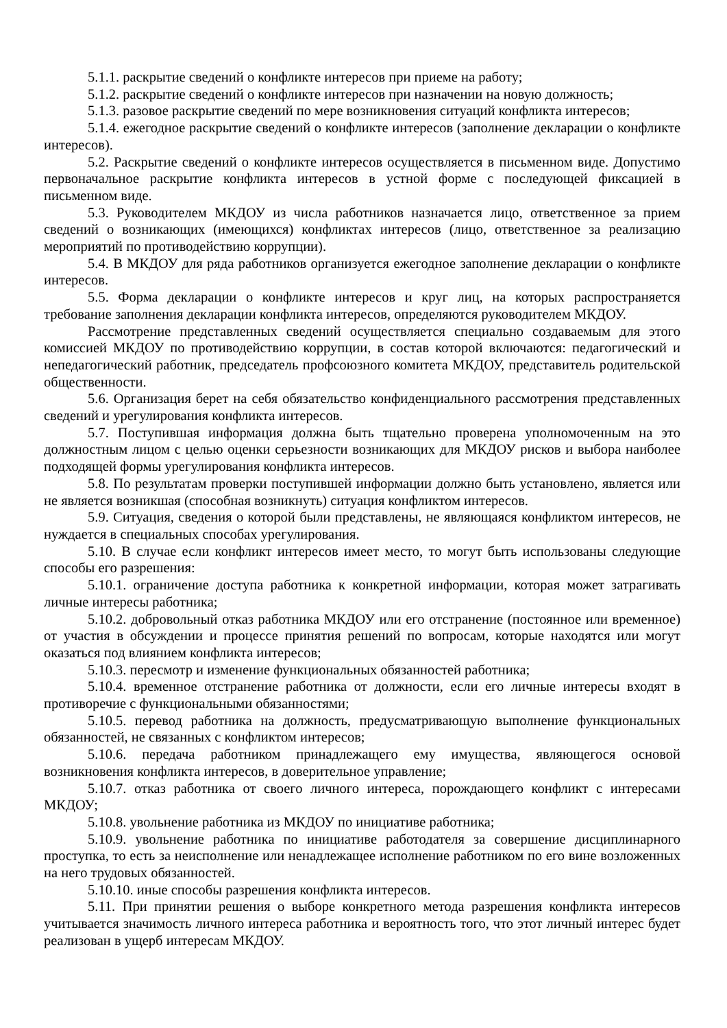5.1.1. раскрытие сведений о конфликте интересов при приеме на работу;
5.1.2. раскрытие сведений о конфликте интересов при назначении на новую должность;
5.1.3. разовое раскрытие сведений по мере возникновения ситуаций конфликта интересов;
5.1.4. ежегодное раскрытие сведений о конфликте интересов (заполнение декларации о конфликте интересов).
5.2. Раскрытие сведений о конфликте интересов осуществляется в письменном виде. Допустимо первоначальное раскрытие конфликта интересов в устной форме с последующей фиксацией в письменном виде.
5.3. Руководителем МКДОУ из числа работников назначается лицо, ответственное за прием сведений о возникающих (имеющихся) конфликтах интересов (лицо, ответственное за реализацию мероприятий по противодействию коррупции).
5.4. В МКДОУ для ряда работников организуется ежегодное заполнение декларации о конфликте интересов.
5.5. Форма декларации о конфликте интересов и круг лиц, на которых распространяется требование заполнения декларации конфликта интересов, определяются руководителем МКДОУ.
Рассмотрение представленных сведений осуществляется специально создаваемым для этого комиссией МКДОУ по противодействию коррупции, в состав которой включаются: педагогический и непедагогический работник, председатель профсоюзного комитета МКДОУ, представитель родительской общественности.
5.6. Организация берет на себя обязательство конфиденциального рассмотрения представленных сведений и урегулирования конфликта интересов.
5.7. Поступившая информация должна быть тщательно проверена уполномоченным на это должностным лицом с целью оценки серьезности возникающих для МКДОУ рисков и выбора наиболее подходящей формы урегулирования конфликта интересов.
5.8. По результатам проверки поступившей информации должно быть установлено, является или не является возникшая (способная возникнуть) ситуация конфликтом интересов.
5.9. Ситуация, сведения о которой были представлены, не являющаяся конфликтом интересов, не нуждается в специальных способах урегулирования.
5.10. В случае если конфликт интересов имеет место, то могут быть использованы следующие способы его разрешения:
5.10.1. ограничение доступа работника к конкретной информации, которая может затрагивать личные интересы работника;
5.10.2. добровольный отказ работника МКДОУ или его отстранение (постоянное или временное) от участия в обсуждении и процессе принятия решений по вопросам, которые находятся или могут оказаться под влиянием конфликта интересов;
5.10.3. пересмотр и изменение функциональных обязанностей работника;
5.10.4. временное отстранение работника от должности, если его личные интересы входят в противоречие с функциональными обязанностями;
5.10.5. перевод работника на должность, предусматривающую выполнение функциональных обязанностей, не связанных с конфликтом интересов;
5.10.6. передача работником принадлежащего ему имущества, являющегося основой возникновения конфликта интересов, в доверительное управление;
5.10.7. отказ работника от своего личного интереса, порождающего конфликт с интересами МКДОУ;
5.10.8. увольнение работника из МКДОУ по инициативе работника;
5.10.9. увольнение работника по инициативе работодателя за совершение дисциплинарного проступка, то есть за неисполнение или ненадлежащее исполнение работником по его вине возложенных на него трудовых обязанностей.
5.10.10. иные способы разрешения конфликта интересов.
5.11. При принятии решения о выборе конкретного метода разрешения конфликта интересов учитывается значимость личного интереса работника и вероятность того, что этот личный интерес будет реализован в ущерб интересам МКДОУ.